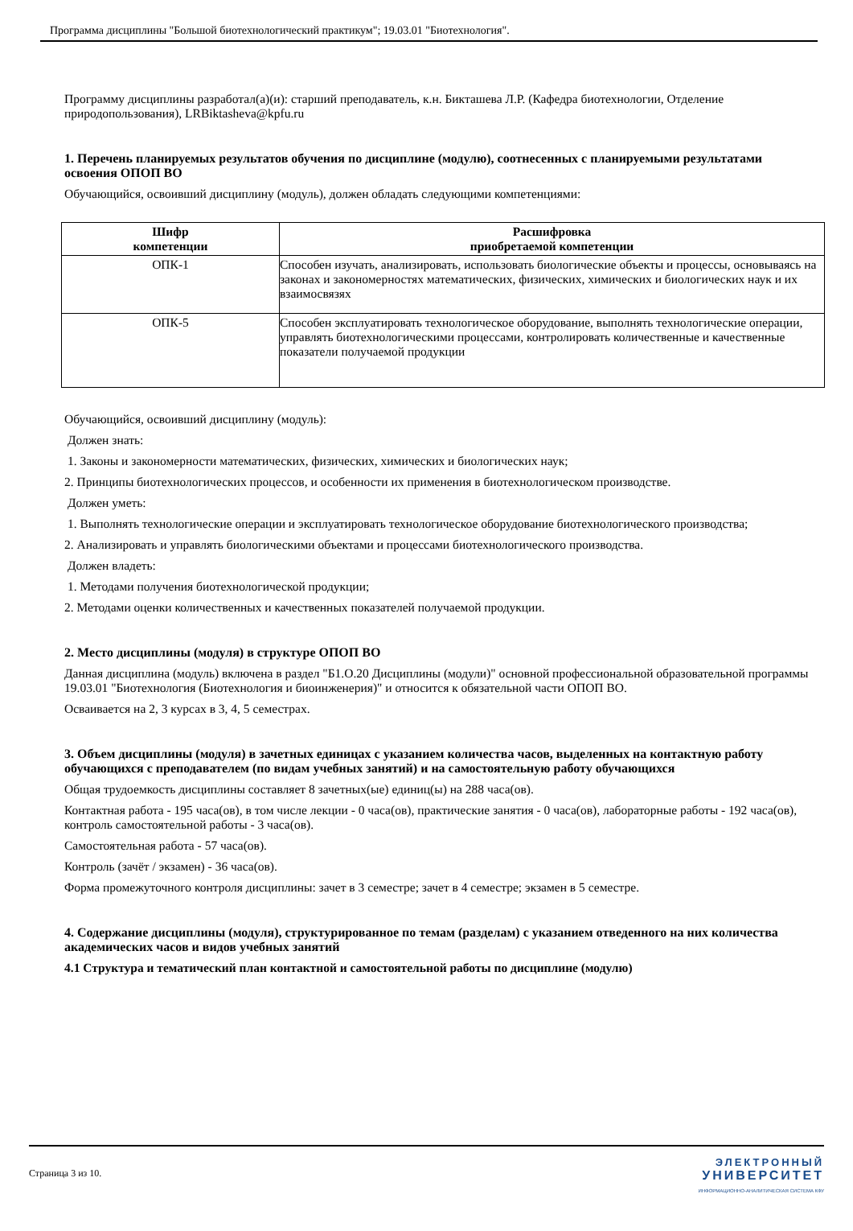Программа дисциплины "Большой биотехнологический практикум"; 19.03.01 "Биотехнология".
Программу дисциплины разработал(а)(и): старший преподаватель, к.н. Бикташева Л.Р. (Кафедра биотехнологии, Отделение природопользования), LRBiktasheva@kpfu.ru
1. Перечень планируемых результатов обучения по дисциплине (модулю), соотнесенных с планируемыми результатами освоения ОПОП ВО
Обучающийся, освоивший дисциплину (модуль), должен обладать следующими компетенциями:
| Шифр компетенции | Расшифровка приобретаемой компетенции |
| --- | --- |
| ОПК-1 | Способен изучать, анализировать, использовать биологические объекты и процессы, основываясь на законах и закономерностях математических, физических, химических и биологических наук и их взаимосвязях |
| ОПК-5 | Способен эксплуатировать технологическое оборудование, выполнять технологические операции, управлять биотехнологическими процессами, контролировать количественные и качественные показатели получаемой продукции |
Обучающийся, освоивший дисциплину (модуль):
Должен знать:
1. Законы и закономерности математических, физических, химических и биологических наук;
2. Принципы биотехнологических процессов, и особенности их применения в биотехнологическом производстве.
Должен уметь:
1. Выполнять технологические операции и эксплуатировать технологическое оборудование биотехнологического производства;
2. Анализировать и управлять биологическими объектами и процессами биотехнологического производства.
Должен владеть:
1. Методами получения биотехнологической продукции;
2. Методами оценки количественных и качественных показателей получаемой продукции.
2. Место дисциплины (модуля) в структуре ОПОП ВО
Данная дисциплина (модуль) включена в раздел "Б1.О.20 Дисциплины (модули)" основной профессиональной образовательной программы 19.03.01 "Биотехнология (Биотехнология и биоинженерия)" и относится к обязательной части ОПОП ВО.
Осваивается на 2, 3 курсах в 3, 4, 5 семестрах.
3. Объем дисциплины (модуля) в зачетных единицах с указанием количества часов, выделенных на контактную работу обучающихся с преподавателем (по видам учебных занятий) и на самостоятельную работу обучающихся
Общая трудоемкость дисциплины составляет 8 зачетных(ые) единиц(ы) на 288 часа(ов).
Контактная работа - 195 часа(ов), в том числе лекции - 0 часа(ов), практические занятия - 0 часа(ов), лабораторные работы - 192 часа(ов), контроль самостоятельной работы - 3 часа(ов).
Самостоятельная работа - 57 часа(ов).
Контроль (зачёт / экзамен) - 36 часа(ов).
Форма промежуточного контроля дисциплины: зачет в 3 семестре; зачет в 4 семестре; экзамен в 5 семестре.
4. Содержание дисциплины (модуля), структурированное по темам (разделам) с указанием отведенного на них количества академических часов и видов учебных занятий
4.1 Структура и тематический план контактной и самостоятельной работы по дисциплине (модулю)
Страница 3 из 10.
ЭЛЕКТРОННЫЙ
УНИВЕРСИТЕТ
ИНФОРМАЦИОННО-АНАЛИТИЧЕСКАЯ СИСТЕМА КФУ